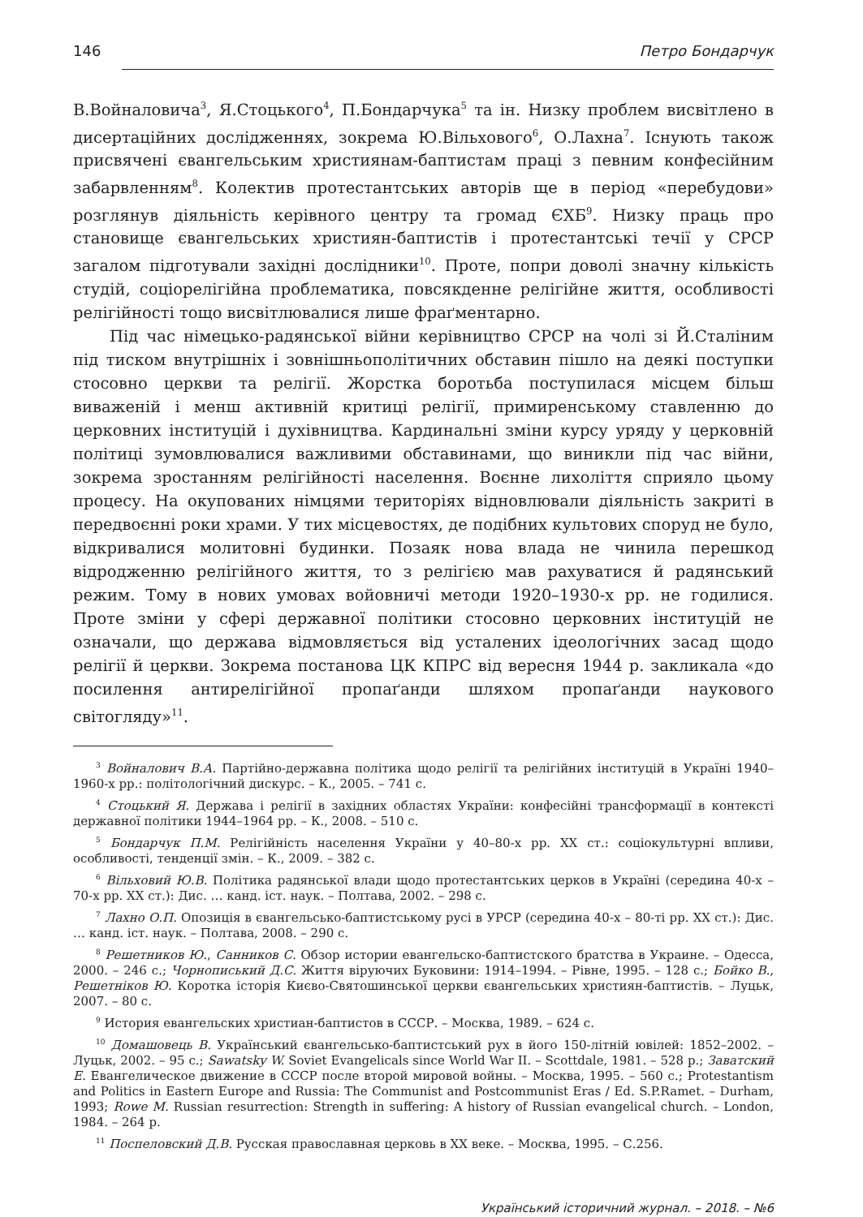146 Петро Бондарчук
В.Войналовича<sup>3</sup>, Я.Стоцького<sup>4</sup>, П.Бондарчука<sup>5</sup> та ін. Низку проблем висвітлено в дисертаційних дослідженнях, зокрема Ю.Вільхового<sup>6</sup>, О.Лахна<sup>7</sup>. Існують також присвячені євангельським християнам-баптистам праці з певним конфесійним забарвленням<sup>8</sup>. Колектив протестантських авторів ще в період «перебудови» розглянув діяльність керівного центру та громад ЄХБ<sup>9</sup>. Низку праць про становище євангельських християн-баптистів і протестантські течії у СРСР загалом підготували західні дослідники<sup>10</sup>. Проте, попри доволі значну кількість студій, соціорелігійна проблематика, повсякденне релігійне життя, особливості релігійності тощо висвітлювалися лише фраґментарно.
Під час німецько-радянської війни керівництво СРСР на чолі зі Й.Сталіним під тиском внутрішніх і зовнішньополітичних обставин пішло на деякі поступки стосовно церкви та релігії. Жорстка боротьба поступилася місцем більш виваженій і менш активній критиці релігії, примиренському ставленню до церковних інституцій і духівництва. Кардинальні зміни курсу уряду у церковній політиці зумовлювалися важливими обставинами, що виникли під час війни, зокрема зростанням релігійності населення. Воєнне лихоліття сприяло цьому процесу. На окупованих німцями територіях відновлювали діяльність закриті в передвоєнні роки храми. У тих місцевостях, де подібних культових споруд не було, відкривалися молитовні будинки. Позаяк нова влада не чинила перешкод відродженню релігійного життя, то з релігією мав рахуватися й радянський режим. Тому в нових умовах войовничі методи 1920–1930-х рр. не годилися. Проте зміни у сфері державної політики стосовно церковних інституцій не означали, що держава відмовляється від усталених ідеологічних засад щодо релігії й церкви. Зокрема постанова ЦК КПРС від вересня 1944 р. закликала «до посилення антирелігійної пропаґанди шляхом пропаґанди наукового світогляду»<sup>11</sup>.
<sup>3</sup> Войналович В.А. Партійно-державна політика щодо релігії та релігійних інституцій в Україні 1940–1960-х рр.: політологічний дискурс. – К., 2005. – 741 с.
<sup>4</sup> Стоцький Я. Держава і релігії в західних областях України: конфесійні трансформації в контексті державної політики 1944–1964 рр. – К., 2008. – 510 с.
<sup>5</sup> Бондарчук П.М. Релігійність населення України у 40–80-х рр. ХХ ст.: соціокультурні впливи, особливості, тенденції змін. – К., 2009. – 382 с.
<sup>6</sup> Вільховий Ю.В. Політика радянської влади щодо протестантських церков в Україні (середина 40-х – 70-х рр. ХХ ст.): Дис. … канд. іст. наук. – Полтава, 2002. – 298 с.
<sup>7</sup> Лахно О.П. Опозиція в євангельсько-баптистському русі в УРСР (середина 40-х – 80-ті рр. ХХ ст.): Дис. … канд. іст. наук. – Полтава, 2008. – 290 с.
<sup>8</sup> Решетников Ю., Санников С. Обзор истории евангельско-баптистского братства в Украине. – Одесса, 2000. – 246 с.; Чорнописький Д.С. Життя віруючих Буковини: 1914–1994. – Рівне, 1995. – 128 с.; Бойко В., Решетніков Ю. Коротка історія Києво-Святошинської церкви євангельських християн-баптистів. – Луцьк, 2007. – 80 с.
<sup>9</sup> История евангельских христиан-баптистов в СССР. – Москва, 1989. – 624 с.
<sup>10</sup> Домашовець В. Український євангельсько-баптистський рух в його 150-літній ювілей: 1852–2002. – Луцьк, 2002. – 95 с.; Sawatsky W. Soviet Evangelicals since World War II. – Scottdale, 1981. – 528 p.; Заватский Е. Евангелическое движение в СССР после второй мировой войны. – Москва, 1995. – 560 с.; Protestantism and Politics in Eastern Europe and Russia: The Communist and Postcommunist Eras / Ed. S.P.Ramet. – Durham, 1993; Rowe M. Russian resurrection: Strength in suffering: A history of Russian evangelical church. – London, 1984. – 264 p.
<sup>11</sup> Поспеловский Д.В. Русская православная церковь в ХХ веке. – Москва, 1995. – С.256.
Український історичний журнал. – 2018. – №6